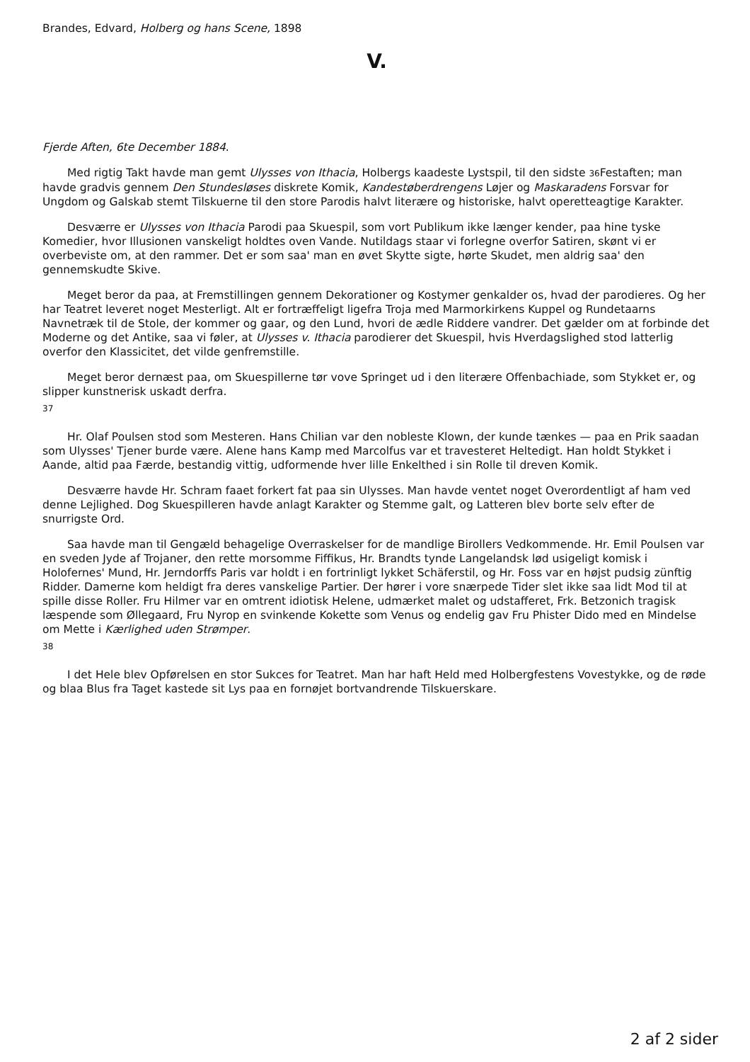Brandes, Edvard, Holberg og hans Scene, 1898
V.
Fjerde Aften, 6te December 1884.
Med rigtig Takt havde man gemt Ulysses von Ithacia, Holbergs kaadeste Lystspil, til den sidste 36 Festaften; man havde gradvis gennem Den Stundesløses diskrete Komik, Kandestøberdrengens Løjer og Maskaradens Forsvar for Ungdom og Galskab stemt Tilskuerne til den store Parodis halvt literære og historiske, halvt operetteagtige Karakter.
Desværre er Ulysses von Ithacia Parodi paa Skuespil, som vort Publikum ikke længer kender, paa hine tyske Komedier, hvor Illusionen vanskeligt holdtes oven Vande. Nutildags staar vi forlegne overfor Satiren, skønt vi er overbeviste om, at den rammer. Det er som saa' man en øvet Skytte sigte, hørte Skudet, men aldrig saa' den gennemskudte Skive.
Meget beror da paa, at Fremstillingen gennem Dekorationer og Kostymer genkalder os, hvad der parodieres. Og her har Teatret leveret noget Mesterligt. Alt er fortræffeligt ligefra Troja med Marmorkirkens Kuppel og Rundetaarns Navnetræk til de Stole, der kommer og gaar, og den Lund, hvori de ædle Riddere vandrer. Det gælder om at forbinde det Moderne og det Antike, saa vi føler, at Ulysses v. Ithacia parodierer det Skuespil, hvis Hverdagslighed stod latterlig overfor den Klassicitet, det vilde genfremstille.
Meget beror dernæst paa, om Skuespillerne tør vove Springet ud i den literære Offenbachiade, som Stykket er, og slipper kunstnerisk uskadt derfra.
37
Hr. Olaf Poulsen stod som Mesteren. Hans Chilian var den nobleste Klown, der kunde tænkes — paa en Prik saadan som Ulysses' Tjener burde være. Alene hans Kamp med Marcolfus var et travesteret Heltedigt. Han holdt Stykket i Aande, altid paa Færde, bestandig vittig, udformende hver lille Enkelthed i sin Rolle til dreven Komik.
Desværre havde Hr. Schram faaet forkert fat paa sin Ulysses. Man havde ventet noget Overordentligt af ham ved denne Lejlighed. Dog Skuespilleren havde anlagt Karakter og Stemme galt, og Latteren blev borte selv efter de snurrigste Ord.
Saa havde man til Gengæld behagelige Overraskelser for de mandlige Birollers Vedkommende. Hr. Emil Poulsen var en sveden Jyde af Trojaner, den rette morsomme Fiffikus, Hr. Brandts tynde Langelandsk lød usigeligt komisk i Holofernes' Mund, Hr. Jerndorffs Paris var holdt i en fortrinligt lykket Schäferstil, og Hr. Foss var en højst pudsig zünftig Ridder. Damerne kom heldigt fra deres vanskelige Partier. Der hører i vore snærpede Tider slet ikke saa lidt Mod til at spille disse Roller. Fru Hilmer var en omtrent idiotisk Helene, udmærket malet og udstafferet, Frk. Betzonich tragisk læspende som Øllegaard, Fru Nyrop en svinkende Kokette som Venus og endelig gav Fru Phister Dido med en Mindelse om Mette i Kærlighed uden Strømper.
38
I det Hele blev Opførelsen en stor Sukces for Teatret. Man har haft Held med Holbergfestens Vovestykke, og de røde og blaa Blus fra Taget kastede sit Lys paa en fornøjet bortvandrende Tilskuerskare.
2 af 2 sider